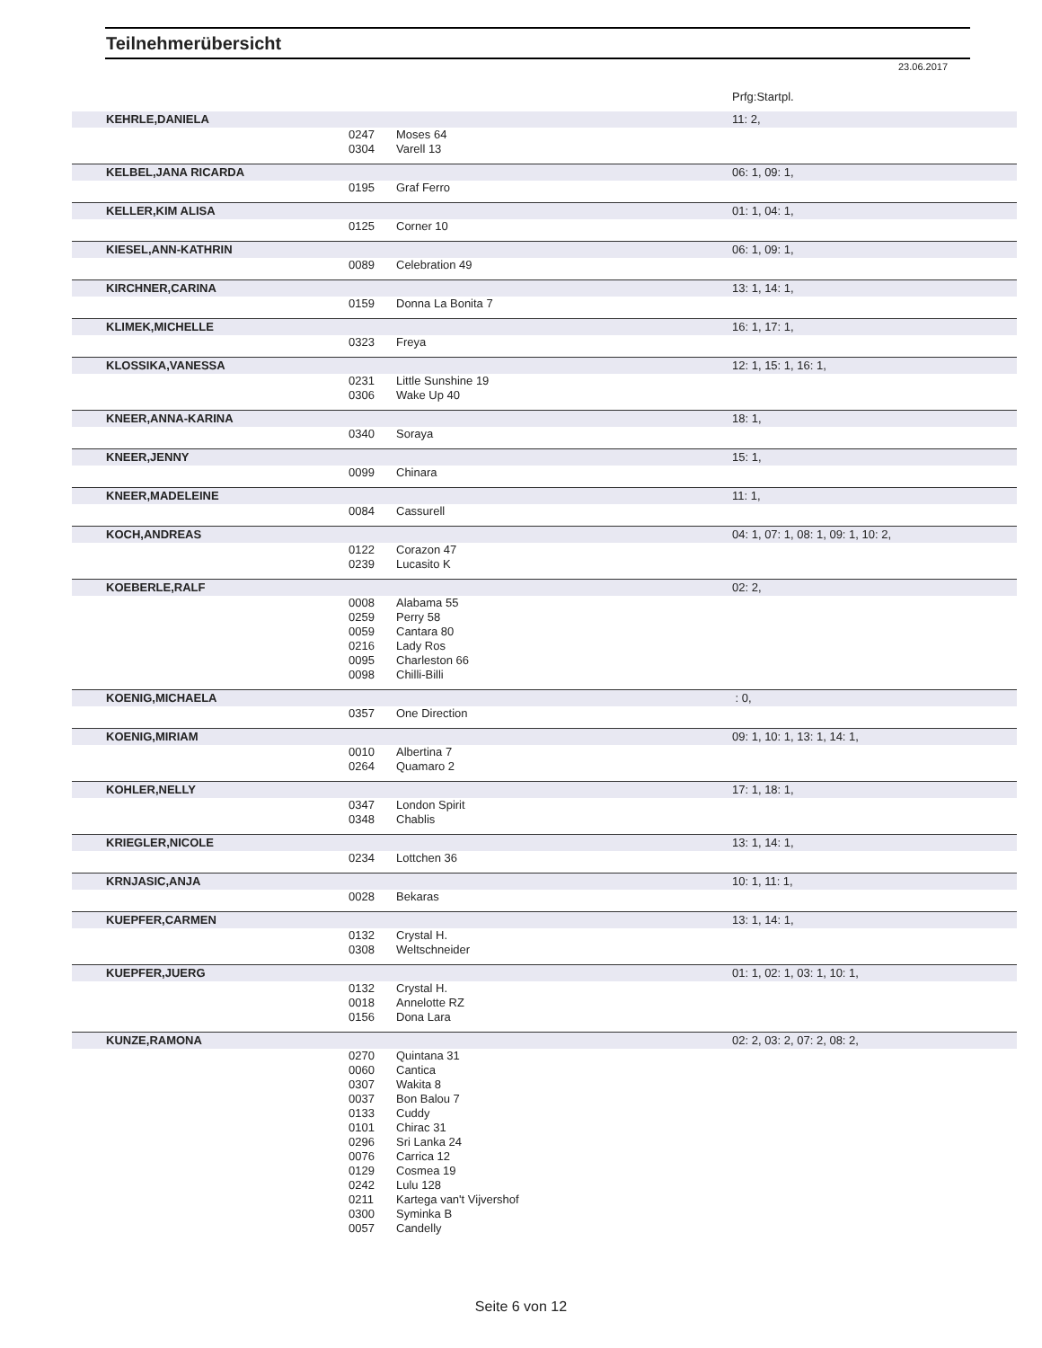Teilnehmerübersicht
23.06.2017
| | | | Prfg:Startpl. |
| KEHRLE,DANIELA | | | 11: 2, |
| | 0247 | Moses 64 | |
| | 0304 | Varell 13 | |
| KELBEL,JANA RICARDA | | | 06: 1, 09: 1, |
| | 0195 | Graf Ferro | |
| KELLER,KIM ALISA | | | 01: 1, 04: 1, |
| | 0125 | Corner 10 | |
| KIESEL,ANN-KATHRIN | | | 06: 1, 09: 1, |
| | 0089 | Celebration 49 | |
| KIRCHNER,CARINA | | | 13: 1, 14: 1, |
| | 0159 | Donna La Bonita 7 | |
| KLIMEK,MICHELLE | | | 16: 1, 17: 1, |
| | 0323 | Freya | |
| KLOSSIKA,VANESSA | | | 12: 1, 15: 1, 16: 1, |
| | 0231 | Little Sunshine 19 | |
| | 0306 | Wake Up 40 | |
| KNEER,ANNA-KARINA | | | 18: 1, |
| | 0340 | Soraya | |
| KNEER,JENNY | | | 15: 1, |
| | 0099 | Chinara | |
| KNEER,MADELEINE | | | 11: 1, |
| | 0084 | Cassurell | |
| KOCH,ANDREAS | | | 04: 1, 07: 1, 08: 1, 09: 1, 10: 2, |
| | 0122 | Corazon 47 | |
| | 0239 | Lucasito K | |
| KOEBERLE,RALF | | | 02: 2, |
| | 0008 | Alabama 55 | |
| | 0259 | Perry 58 | |
| | 0059 | Cantara 80 | |
| | 0216 | Lady Ros | |
| | 0095 | Charleston 66 | |
| | 0098 | Chilli-Billi | |
| KOENIG,MICHAELA | | | : 0, |
| | 0357 | One Direction | |
| KOENIG,MIRIAM | | | 09: 1, 10: 1, 13: 1, 14: 1, |
| | 0010 | Albertina 7 | |
| | 0264 | Quamaro 2 | |
| KOHLER,NELLY | | | 17: 1, 18: 1, |
| | 0347 | London Spirit | |
| | 0348 | Chablis | |
| KRIEGLER,NICOLE | | | 13: 1, 14: 1, |
| | 0234 | Lottchen 36 | |
| KRNJASIC,ANJA | | | 10: 1, 11: 1, |
| | 0028 | Bekaras | |
| KUEPFER,CARMEN | | | 13: 1, 14: 1, |
| | 0132 | Crystal H. | |
| | 0308 | Weltschneider | |
| KUEPFER,JUERG | | | 01: 1, 02: 1, 03: 1, 10: 1, |
| | 0132 | Crystal H. | |
| | 0018 | Annelotte RZ | |
| | 0156 | Dona Lara | |
| KUNZE,RAMONA | | | 02: 2, 03: 2, 07: 2, 08: 2, |
| | 0270 | Quintana 31 | |
| | 0060 | Cantica | |
| | 0307 | Wakita 8 | |
| | 0037 | Bon Balou 7 | |
| | 0133 | Cuddy | |
| | 0101 | Chirac 31 | |
| | 0296 | Sri Lanka 24 | |
| | 0076 | Carrica 12 | |
| | 0129 | Cosmea 19 | |
| | 0242 | Lulu 128 | |
| | 0211 | Kartega van't Vijvershof | |
| | 0300 | Syminka B | |
| | 0057 | Candelly | |
Seite 6 von 12